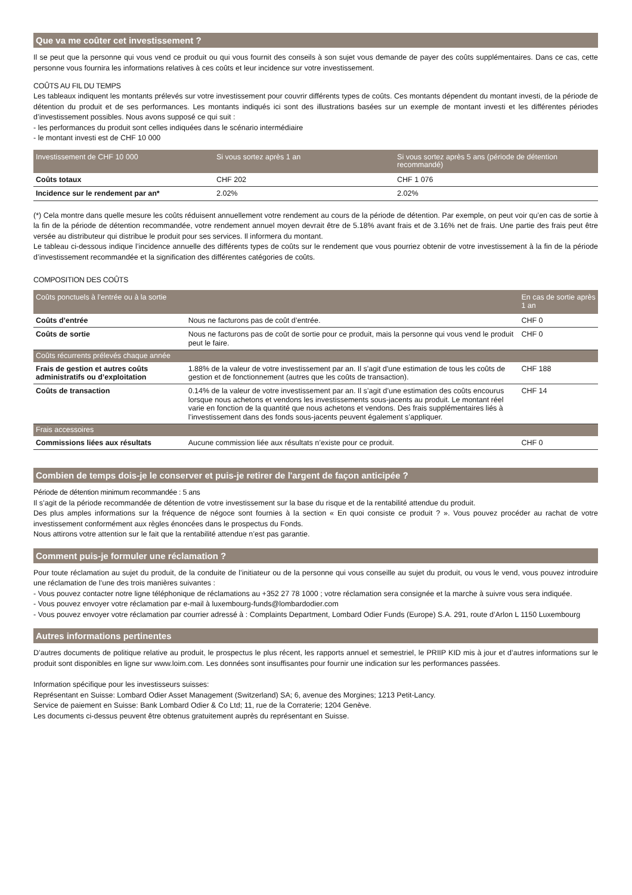Que va me coûter cet investissement ?
Il se peut que la personne qui vous vend ce produit ou qui vous fournit des conseils à son sujet vous demande de payer des coûts supplémentaires. Dans ce cas, cette personne vous fournira les informations relatives à ces coûts et leur incidence sur votre investissement.
COÛTS AU FIL DU TEMPS
Les tableaux indiquent les montants prélevés sur votre investissement pour couvrir différents types de coûts. Ces montants dépendent du montant investi, de la période de détention du produit et de ses performances. Les montants indiqués ici sont des illustrations basées sur un exemple de montant investi et les différentes périodes d’investissement possibles. Nous avons supposé ce qui suit :
- les performances du produit sont celles indiquées dans le scénario intermédiaire
- le montant investi est de CHF 10 000
| Investissement de CHF 10 000 | Si vous sortez après 1 an | Si vous sortez après 5 ans (période de détention recommandé) |
| --- | --- | --- |
| Coûts totaux | CHF 202 | CHF 1 076 |
| Incidence sur le rendement par an* | 2.02% | 2.02% |
(*) Cela montre dans quelle mesure les coûts réduisent annuellement votre rendement au cours de la période de détention. Par exemple, on peut voir qu’en cas de sortie à la fin de la période de détention recommandée, votre rendement annuel moyen devrait être de 5.18% avant frais et de 3.16% net de frais. Une partie des frais peut être versée au distributeur qui distribue le produit pour ses services. Il informera du montant.
Le tableau ci-dessous indique l’incidence annuelle des différents types de coûts sur le rendement que vous pourriez obtenir de votre investissement à la fin de la période d’investissement recommandée et la signification des différentes catégories de coûts.
COMPOSITION DES COÛTS
| Coûts ponctuels à l’entrée ou à la sortie | | En cas de sortie après 1 an |
| --- | --- | --- |
| Coûts d’entrée | Nous ne facturons pas de coût d’entrée. | CHF 0 |
| Coûts de sortie | Nous ne facturons pas de coût de sortie pour ce produit, mais la personne qui vous vend le produit peut le faire. | CHF 0 |
| Coûts récurrents prélevés chaque année | | |
| Frais de gestion et autres coûts administratifs ou d’exploitation | 1.88% de la valeur de votre investissement par an. Il s'agit d'une estimation de tous les coûts de gestion et de fonctionnement (autres que les coûts de transaction). | CHF 188 |
| Coûts de transaction | 0.14% de la valeur de votre investissement par an. Il s’agit d’une estimation des coûts encourus lorsque nous achetons et vendons les investissements sous-jacents au produit. Le montant réel varie en fonction de la quantité que nous achetons et vendons. Des frais supplémentaires liés à l’investissement dans des fonds sous-jacents peuvent également s’appliquer. | CHF 14 |
| Frais accessoires | | |
| Commissions liées aux résultats | Aucune commission liée aux résultats n’existe pour ce produit. | CHF 0 |
Combien de temps dois-je le conserver et puis-je retirer de l'argent de façon anticipée ?
Période de détention minimum recommandée : 5 ans
Il s’agit de la période recommandée de détention de votre investissement sur la base du risque et de la rentabilité attendue du produit.
Des plus amples informations sur la fréquence de négoce sont fournies à la section « En quoi consiste ce produit ? ». Vous pouvez procéder au rachat de votre investissement conformément aux règles énoncées dans le prospectus du Fonds.
Nous attirons votre attention sur le fait que la rentabilité attendue n’est pas garantie.
Comment puis-je formuler une réclamation ?
Pour toute réclamation au sujet du produit, de la conduite de l’initiateur ou de la personne qui vous conseille au sujet du produit, ou vous le vend, vous pouvez introduire une réclamation de l’une des trois manières suivantes :
- Vous pouvez contacter notre ligne téléphonique de réclamations au +352 27 78 1000 ; votre réclamation sera consignée et la marche à suivre vous sera indiquée.
- Vous pouvez envoyer votre réclamation par e-mail à luxembourg-funds@lombardodier.com
- Vous pouvez envoyer votre réclamation par courrier adressé à : Complaints Department, Lombard Odier Funds (Europe) S.A. 291, route d’Arlon L 1150 Luxembourg
Autres informations pertinentes
D’autres documents de politique relative au produit, le prospectus le plus récent, les rapports annuel et semestriel, le PRIIP KID mis à jour et d’autres informations sur le produit sont disponibles en ligne sur www.loim.com. Les données sont insuffisantes pour fournir une indication sur les performances passées.
Information spécifique pour les investisseurs suisses:
Représentant en Suisse: Lombard Odier Asset Management (Switzerland) SA; 6, avenue des Morgines; 1213 Petit-Lancy.
Service de paiement en Suisse: Bank Lombard Odier & Co Ltd; 11, rue de la Corraterie; 1204 Genève.
Les documents ci-dessus peuvent être obtenus gratuitement auprès du représentant en Suisse.